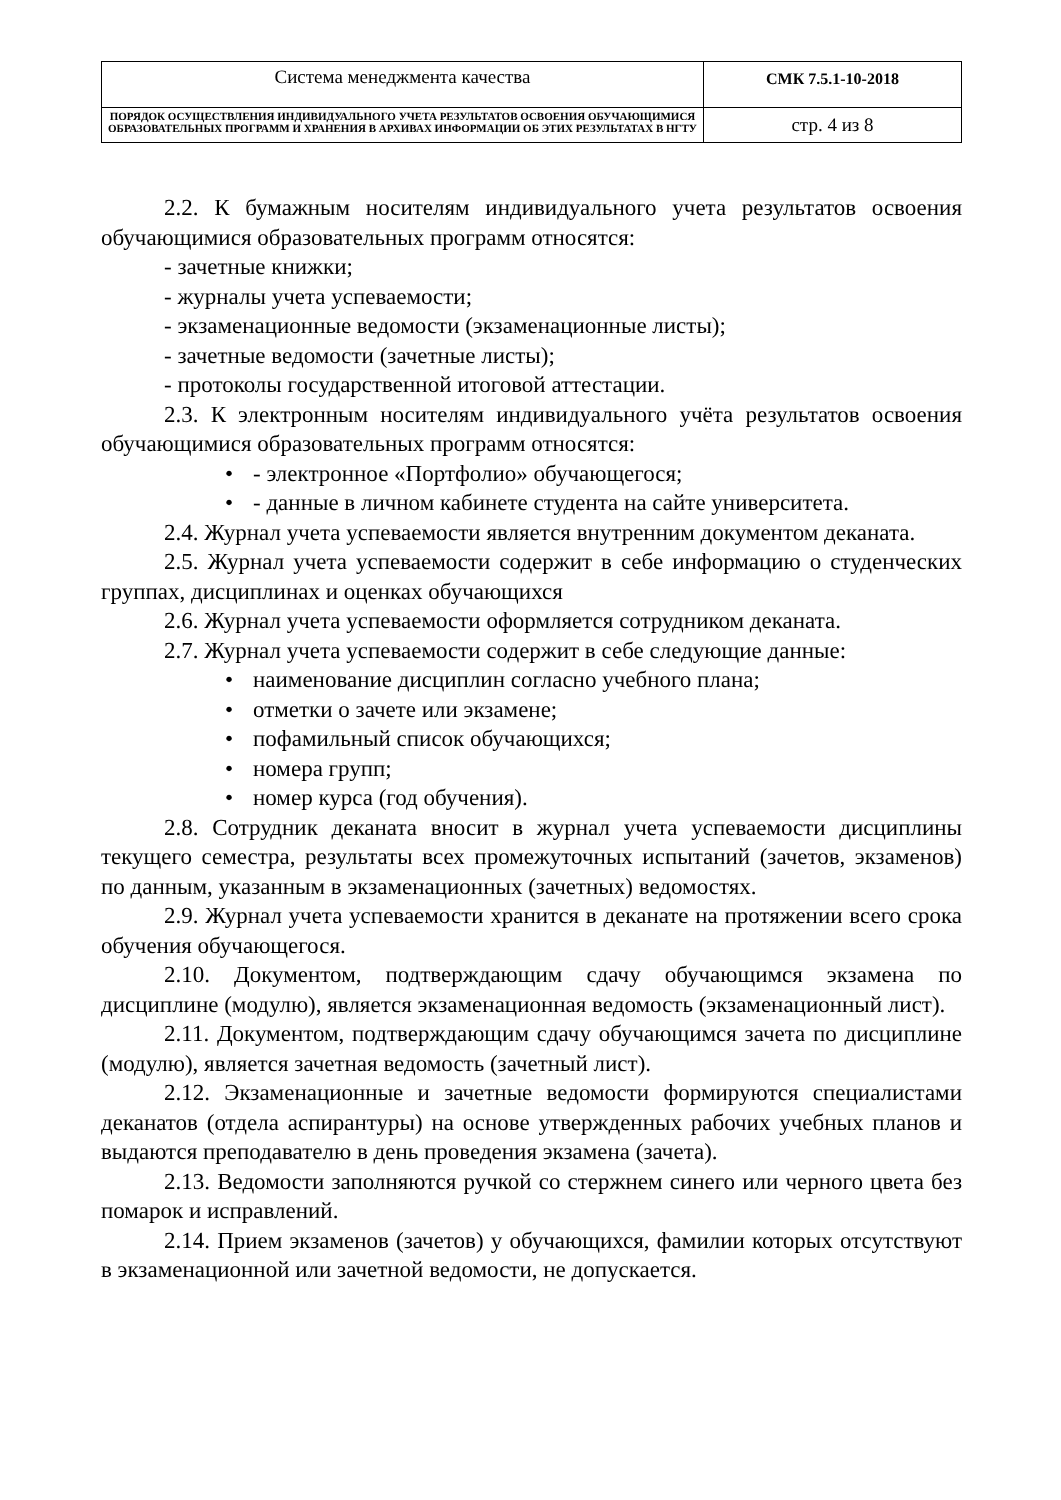| Система менеджмента качества | СМК 7.5.1-10-2018 |
| ПОРЯДОК ОСУЩЕСТВЛЕНИЯ ИНДИВИДУАЛЬНОГО УЧЕТА РЕЗУЛЬТАТОВ ОСВОЕНИЯ ОБУЧАЮЩИМИСЯ ОБРАЗОВАТЕЛЬНЫХ ПРОГРАММ И ХРАНЕНИЯ В АРХИВАХ ИНФОРМАЦИИ ОБ ЭТИХ РЕЗУЛЬТАТАХ В НГТУ | стр. 4 из 8 |
2.2. К бумажным носителям индивидуального учета результатов освоения обучающимися образовательных программ относятся:
- зачетные книжки;
- журналы учета успеваемости;
- экзаменационные ведомости (экзаменационные листы);
- зачетные ведомости (зачетные листы);
- протоколы государственной итоговой аттестации.
2.3. К электронным носителям индивидуального учёта результатов освоения обучающимися образовательных программ относятся:
• - электронное «Портфолио» обучающегося;
• - данные в личном кабинете студента на сайте университета.
2.4. Журнал учета успеваемости является внутренним документом деканата.
2.5. Журнал учета успеваемости содержит в себе информацию о студенческих группах, дисциплинах и оценках обучающихся
2.6. Журнал учета успеваемости оформляется сотрудником деканата.
2.7. Журнал учета успеваемости содержит в себе следующие данные:
• наименование дисциплин согласно учебного плана;
• отметки о зачете или экзамене;
• пофамильный список обучающихся;
• номера групп;
• номер курса (год обучения).
2.8. Сотрудник деканата вносит в журнал учета успеваемости дисциплины текущего семестра, результаты всех промежуточных испытаний (зачетов, экзаменов) по данным, указанным в экзаменационных (зачетных) ведомостях.
2.9. Журнал учета успеваемости хранится в деканате на протяжении всего срока обучения обучающегося.
2.10. Документом, подтверждающим сдачу обучающимся экзамена по дисциплине (модулю), является экзаменационная ведомость (экзаменационный лист).
2.11. Документом, подтверждающим сдачу обучающимся зачета по дисциплине (модулю), является зачетная ведомость (зачетный лист).
2.12. Экзаменационные и зачетные ведомости формируются специалистами деканатов (отдела аспирантуры) на основе утвержденных рабочих учебных планов и выдаются преподавателю в день проведения экзамена (зачета).
2.13. Ведомости заполняются ручкой со стержнем синего или черного цвета без помарок и исправлений.
2.14. Прием экзаменов (зачетов) у обучающихся, фамилии которых отсутствуют в экзаменационной или зачетной ведомости, не допускается.